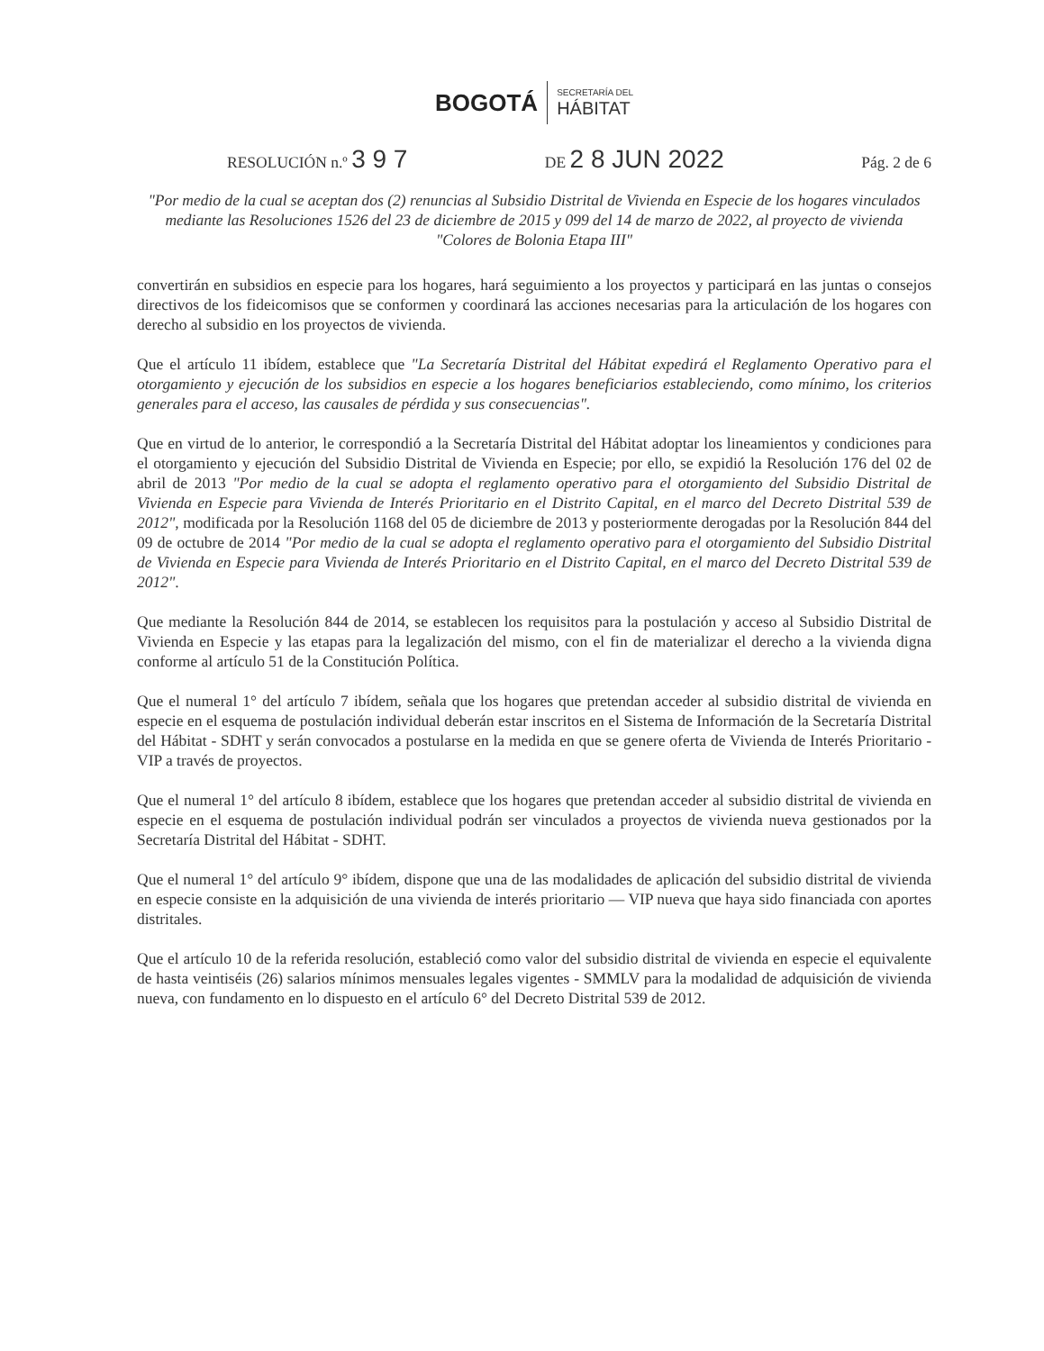BOGOTÁ SECRETARÍA DEL
HÁBITAT
RESOLUCIÓN n.º 3 9 7 DE 2 8 JUN 2022 Pág. 2 de 6
"Por medio de la cual se aceptan dos (2) renuncias al Subsidio Distrital de Vivienda en Especie de los hogares vinculados mediante las Resoluciones 1526 del 23 de diciembre de 2015 y 099 del 14 de marzo de 2022, al proyecto de vivienda "Colores de Bolonia Etapa III"
convertirán en subsidios en especie para los hogares, hará seguimiento a los proyectos y participará en las juntas o consejos directivos de los fideicomisos que se conformen y coordinará las acciones necesarias para la articulación de los hogares con derecho al subsidio en los proyectos de vivienda.
Que el artículo 11 ibídem, establece que "La Secretaría Distrital del Hábitat expedirá el Reglamento Operativo para el otorgamiento y ejecución de los subsidios en especie a los hogares beneficiarios estableciendo, como mínimo, los criterios generales para el acceso, las causales de pérdida y sus consecuencias".
Que en virtud de lo anterior, le correspondió a la Secretaría Distrital del Hábitat adoptar los lineamientos y condiciones para el otorgamiento y ejecución del Subsidio Distrital de Vivienda en Especie; por ello, se expidió la Resolución 176 del 02 de abril de 2013 "Por medio de la cual se adopta el reglamento operativo para el otorgamiento del Subsidio Distrital de Vivienda en Especie para Vivienda de Interés Prioritario en el Distrito Capital, en el marco del Decreto Distrital 539 de 2012", modificada por la Resolución 1168 del 05 de diciembre de 2013 y posteriormente derogadas por la Resolución 844 del 09 de octubre de 2014 "Por medio de la cual se adopta el reglamento operativo para el otorgamiento del Subsidio Distrital de Vivienda en Especie para Vivienda de Interés Prioritario en el Distrito Capital, en el marco del Decreto Distrital 539 de 2012".
Que mediante la Resolución 844 de 2014, se establecen los requisitos para la postulación y acceso al Subsidio Distrital de Vivienda en Especie y las etapas para la legalización del mismo, con el fin de materializar el derecho a la vivienda digna conforme al artículo 51 de la Constitución Política.
Que el numeral 1° del artículo 7 ibídem, señala que los hogares que pretendan acceder al subsidio distrital de vivienda en especie en el esquema de postulación individual deberán estar inscritos en el Sistema de Información de la Secretaría Distrital del Hábitat - SDHT y serán convocados a postularse en la medida en que se genere oferta de Vivienda de Interés Prioritario - VIP a través de proyectos.
Que el numeral 1° del artículo 8 ibídem, establece que los hogares que pretendan acceder al subsidio distrital de vivienda en especie en el esquema de postulación individual podrán ser vinculados a proyectos de vivienda nueva gestionados por la Secretaría Distrital del Hábitat - SDHT.
Que el numeral 1° del artículo 9° ibídem, dispone que una de las modalidades de aplicación del subsidio distrital de vivienda en especie consiste en la adquisición de una vivienda de interés prioritario — VIP nueva que haya sido financiada con aportes distritales.
Que el artículo 10 de la referida resolución, estableció como valor del subsidio distrital de vivienda en especie el equivalente de hasta veintiséis (26) salarios mínimos mensuales legales vigentes - SMMLV para la modalidad de adquisición de vivienda nueva, con fundamento en lo dispuesto en el artículo 6° del Decreto Distrital 539 de 2012.